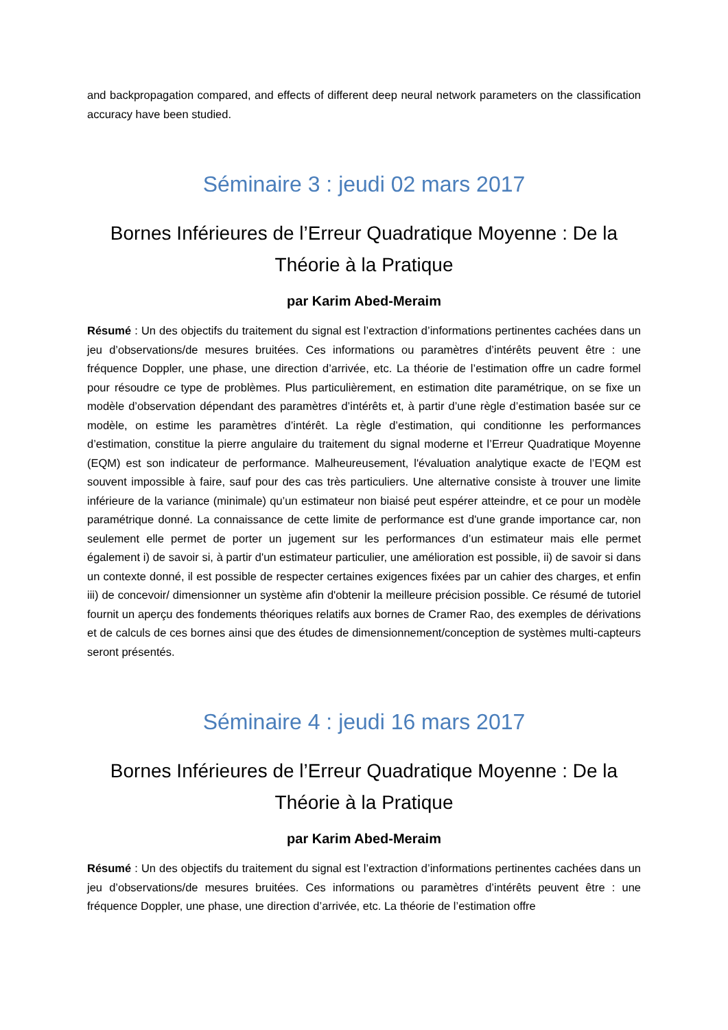and backpropagation compared, and effects of different deep neural network parameters on the classification accuracy have been studied.
Séminaire 3 : jeudi 02 mars 2017
Bornes Inférieures de l’Erreur Quadratique Moyenne : De la Théorie à la Pratique
par Karim Abed-Meraim
Résumé : Un des objectifs du traitement du signal est l’extraction d’informations pertinentes cachées dans un jeu d’observations/de mesures bruitées. Ces informations ou paramètres d’intérêts peuvent être : une fréquence Doppler, une phase, une direction d’arrivée, etc. La théorie de l’estimation offre un cadre formel pour résoudre ce type de problèmes. Plus particulièrement, en estimation dite paramétrique, on se fixe un modèle d’observation dépendant des paramètres d’intérêts et, à partir d’une règle d’estimation basée sur ce modèle, on estime les paramètres d’intérêt. La règle d’estimation, qui conditionne les performances d’estimation, constitue la pierre angulaire du traitement du signal moderne et l’Erreur Quadratique Moyenne (EQM) est son indicateur de performance. Malheureusement, l'évaluation analytique exacte de l’EQM est souvent impossible à faire, sauf pour des cas très particuliers. Une alternative consiste à trouver une limite inférieure de la variance (minimale) qu’un estimateur non biaisé peut espérer atteindre, et ce pour un modèle paramétrique donné. La connaissance de cette limite de performance est d'une grande importance car, non seulement elle permet de porter un jugement sur les performances d’un estimateur mais elle permet également i) de savoir si, à partir d'un estimateur particulier, une amélioration est possible, ii) de savoir si dans un contexte donné, il est possible de respecter certaines exigences fixées par un cahier des charges, et enfin iii) de concevoir/ dimensionner un système afin d'obtenir la meilleure précision possible. Ce résumé de tutoriel fournit un aperçu des fondements théoriques relatifs aux bornes de Cramer Rao, des exemples de dérivations et de calculs de ces bornes ainsi que des études de dimensionnement/conception de systèmes multi-capteurs seront présentés.
Séminaire 4 : jeudi 16 mars 2017
Bornes Inférieures de l’Erreur Quadratique Moyenne : De la Théorie à la Pratique
par Karim Abed-Meraim
Résumé : Un des objectifs du traitement du signal est l’extraction d’informations pertinentes cachées dans un jeu d’observations/de mesures bruitées. Ces informations ou paramètres d’intérêts peuvent être : une fréquence Doppler, une phase, une direction d’arrivée, etc. La théorie de l’estimation offre